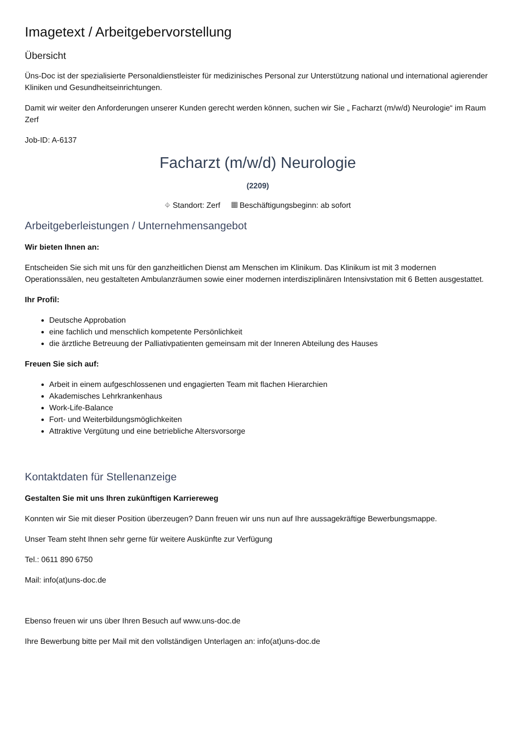Imagetext / Arbeitgebervorstellung
Übersicht
Üns-Doc ist der spezialisierte Personaldienstleister für medizinisches Personal zur Unterstützung national und international agierender Kliniken und Gesundheitseinrichtungen.
Damit wir weiter den Anforderungen unserer Kunden gerecht werden können, suchen wir Sie „ Facharzt (m/w/d) Neurologie“ im Raum Zerf
Job-ID: A-6137
Facharzt (m/w/d) Neurologie
(2209)
⌖ Standort: Zerf ▦ Beschäftigungsbeginn: ab sofort
Arbeitgeberleistungen / Unternehmensangebot
Wir bieten Ihnen an:
Entscheiden Sie sich mit uns für den ganzheitlichen Dienst am Menschen im Klinikum. Das Klinikum ist mit 3 modernen Operationssälen, neu gestalteten Ambulanzräumen sowie einer modernen interdisziplinären Intensivstation mit 6 Betten ausgestattet.
Ihr Profil:
Deutsche Approbation
eine fachlich und menschlich kompetente Persönlichkeit
die ärztliche Betreuung der Palliativpatienten gemeinsam mit der Inneren Abteilung des Hauses
Freuen Sie sich auf:
Arbeit in einem aufgeschlossenen und engagierten Team mit flachen Hierarchien
Akademisches Lehrkrankenhaus
Work-Life-Balance
Fort- und Weiterbildungsmöglichkeiten
Attraktive Vergütung und eine betriebliche Altersvorsorge
Kontaktdaten für Stellenanzeige
Gestalten Sie mit uns Ihren zukünftigen Karriereweg
Konnten wir Sie mit dieser Position überzeugen? Dann freuen wir uns nun auf Ihre aussagekräftige Bewerbungsmappe.
Unser Team steht Ihnen sehr gerne für weitere Auskünfte zur Verfügung
Tel.: 0611 890 6750
Mail: info(at)uns-doc.de
Ebenso freuen wir uns über Ihren Besuch auf www.uns-doc.de
Ihre Bewerbung bitte per Mail mit den vollständigen Unterlagen an: info(at)uns-doc.de